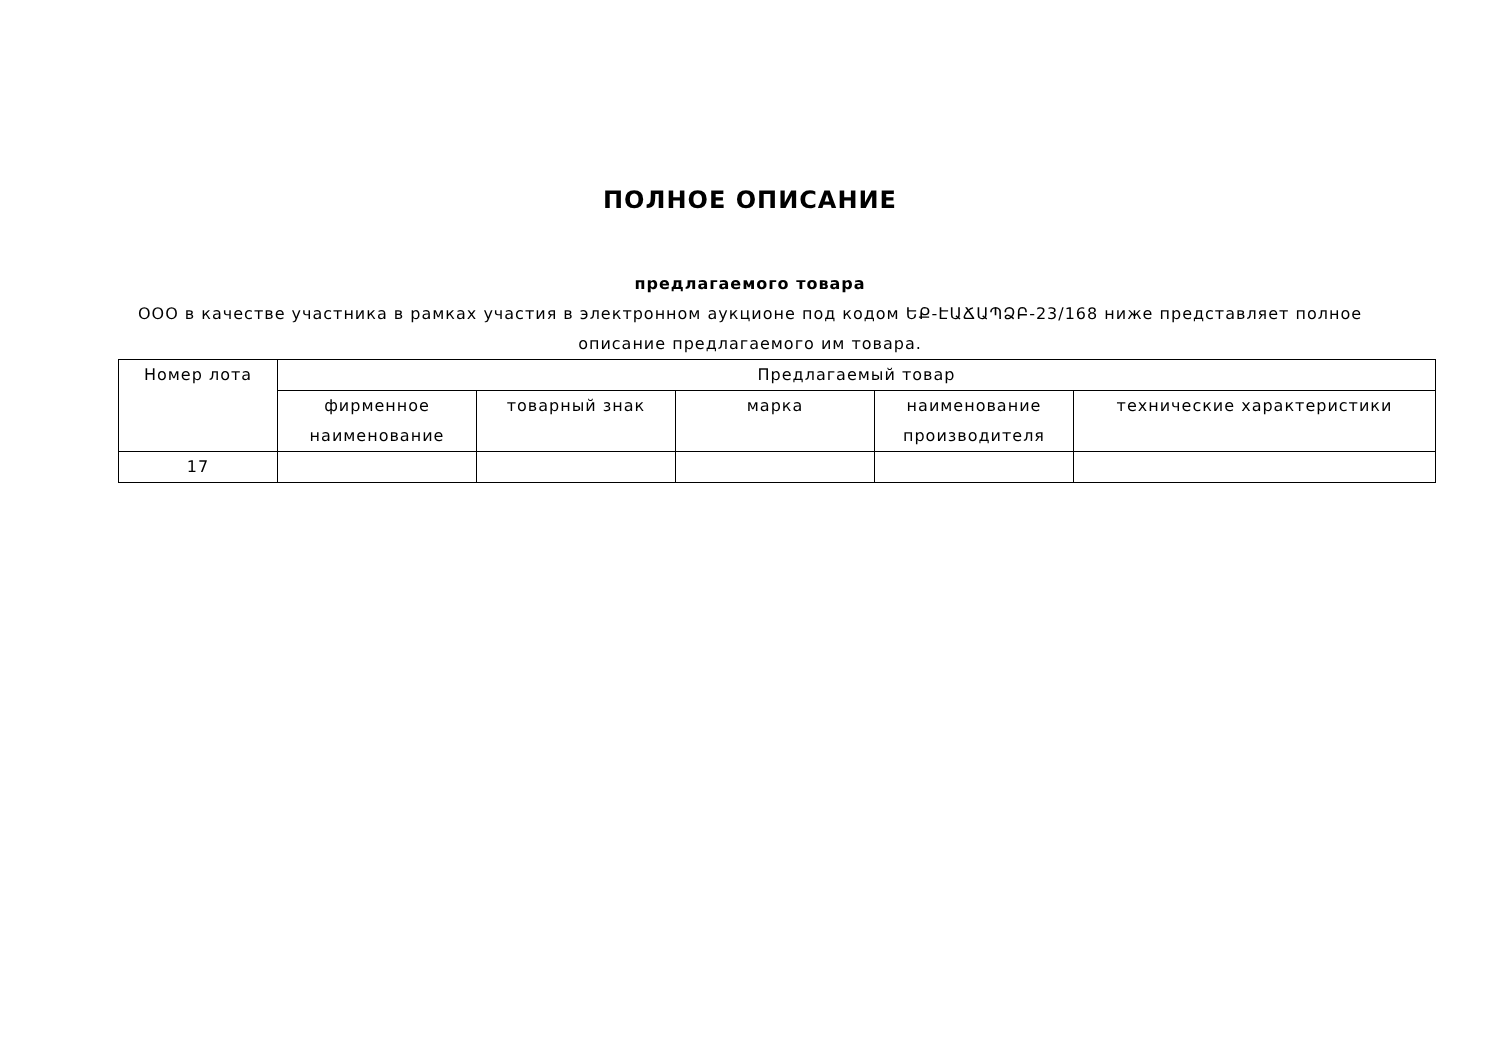ПОЛНОЕ ОПИСАНИЕ
предлагаемого товара
ООО в качестве участника в рамках участия в электронном аукционе под кодом ԵՔ-ԷԱՃԱՊՁԲ-23/168 ниже представляет полное описание предлагаемого им товара.
| Номер лота | Предлагаемый товар | | | | |
| --- | --- | --- | --- | --- | --- |
| | фирменное наименование | товарный знак | марка | наименование производителя | технические характеристики |
| 17 | | | | | |